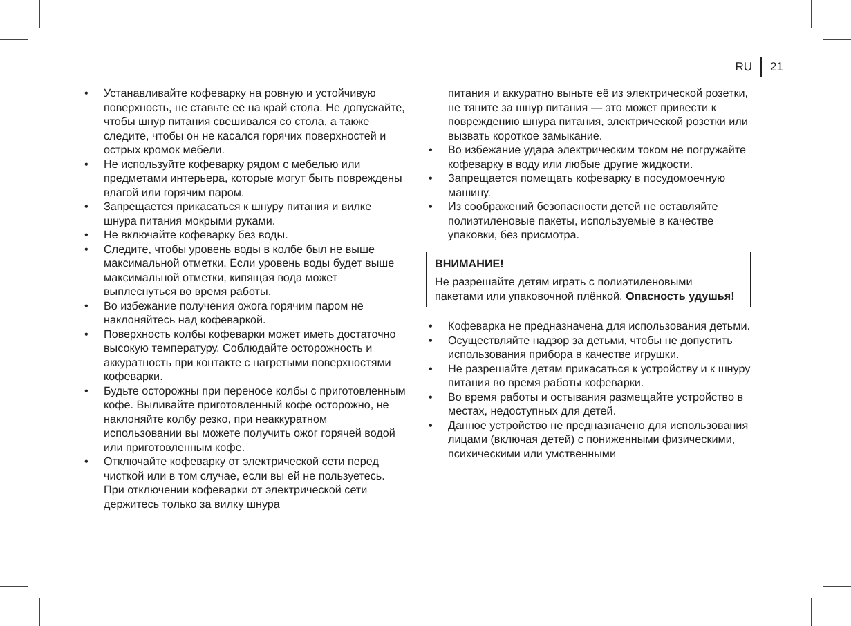RU 21
• Устанавливайте кофеварку на ровную и устой­чивую поверхность, не ставьте её на край стола. Не допускайте, чтобы шнур питания свешивался со стола, а также следите, чтобы он не касался горячих поверхностей и острых кромок мебели.
• Не используйте кофеварку рядом с мебелью или предметами интерьера, которые могут быть повреждены влагой или горячим паром.
• Запрещается прикасаться к шнуру питания и вилке шнура питания мокрыми руками.
• Не включайте кофеварку без воды.
• Следите, чтобы уровень воды в колбе был не выше максимальной отметки. Если уровень воды будет выше максимальной отметки, кипящая вода может выплеснуться во время работы.
• Во избежание получения ожога горячим паром не наклоняйтесь над кофеваркой.
• Поверхность колбы кофеварки может иметь достаточно высокую температуру. Соблюдайте осторожность и аккуратность при контакте с нагретыми поверхностями кофеварки.
• Будьте осторожны при переносе колбы с приго­товленным кофе. Выливайте приготовленный кофе осторожно, не наклоняйте колбу резко, при неаккуратном использовании вы можете получить ожог горячей водой или приготовленным кофе.
• Отключайте кофеварку от электрической сети перед чисткой или в том случае, если вы ей не пользуетесь. При отключении кофеварки от элек­трической сети держитесь только за вилку шнура
питания и аккуратно выньте её из электрической розетки, не тяните за шнур питания — это может привести к повреждению шнура питания, электри­ческой розетки или вызвать короткое замыкание.
• Во избежание удара электрическим током не погружайте кофеварку в воду или любые другие жидкости.
• Запрещается помещать кофеварку в посудомоеч­ную машину.
• Из соображений безопасности детей не остав­ляйте полиэтиленовые пакеты, используемые в качестве упаковки, без присмотра.
ВНИМАНИЕ!
Не разрешайте детям играть с полиэтиленовыми пакетами или упаковочной плёнкой. Опасность удушья!
• Кофеварка не предназначена для использования детьми.
• Осуществляйте надзор за детьми, чтобы не допу­стить использования прибора в качестве игрушки.
• Не разрешайте детям прикасаться к устройству и к шнуру питания во время работы кофеварки.
• Во время работы и остывания размещайте устройство в местах, недоступных для детей.
• Данное устройство не предназначено для исполь­зования лицами (включая детей) с пониженными физическими, психическими или умственными